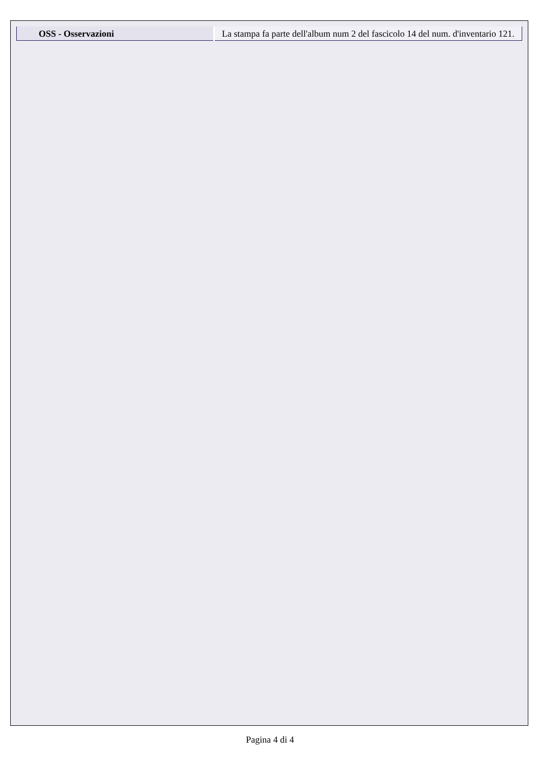| OSS - Osservazioni | La stampa fa parte dell'album num 2 del fascicolo 14 del num. d'inventario 121. |
Pagina 4 di 4